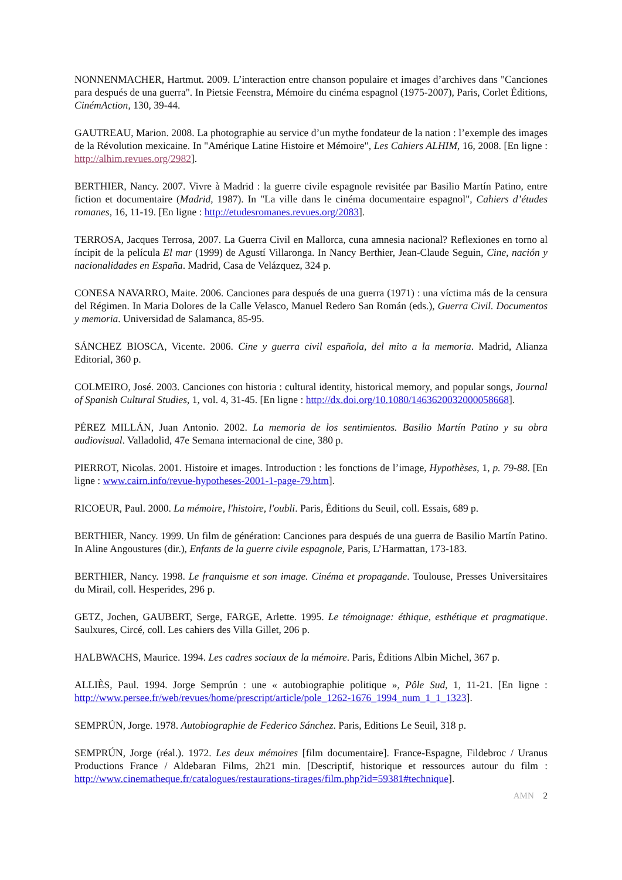NONNENMACHER, Hartmut. 2009. L’interaction entre chanson populaire et images d’archives dans "Canciones para después de una guerra". In Pietsie Feenstra, Mémoire du cinéma espagnol (1975-2007), Paris, Corlet Éditions, CinémAction, 130, 39-44.
GAUTREAU, Marion. 2008. La photographie au service d’un mythe fondateur de la nation : l’exemple des images de la Révolution mexicaine. In "Amérique Latine Histoire et Mémoire", Les Cahiers ALHIM, 16, 2008. [En ligne : http://alhim.revues.org/2982].
BERTHIER, Nancy. 2007. Vivre à Madrid : la guerre civile espagnole revisitée par Basilio Martín Patino, entre fiction et documentaire (Madrid, 1987). In "La ville dans le cinéma documentaire espagnol", Cahiers d’études romanes, 16, 11-19. [En ligne : http://etudesromanes.revues.org/2083].
TERROSA, Jacques Terrosa, 2007. La Guerra Civil en Mallorca, cuna amnesia nacional? Reflexiones en torno al íncipit de la película El mar (1999) de Agustí Villaronga. In Nancy Berthier, Jean-Claude Seguin, Cine, nación y nacionalidades en España. Madrid, Casa de Velázquez, 324 p.
CONESA NAVARRO, Maite. 2006. Canciones para después de una guerra (1971) : una víctima más de la censura del Régimen. In Maria Dolores de la Calle Velasco, Manuel Redero San Román (eds.), Guerra Civil. Documentos y memoria. Universidad de Salamanca, 85-95.
SÁNCHEZ BIOSCA, Vicente. 2006. Cine y guerra civil española, del mito a la memoria. Madrid, Alianza Editorial, 360 p.
COLMEIRO, José. 2003. Canciones con historia : cultural identity, historical memory, and popular songs, Journal of Spanish Cultural Studies, 1, vol. 4, 31-45. [En ligne : http://dx.doi.org/10.1080/1463620032000058668].
PÉREZ MILLÁN, Juan Antonio. 2002. La memoria de los sentimientos. Basilio Martín Patino y su obra audiovisual. Valladolid, 47e Semana internacional de cine, 380 p.
PIERROT, Nicolas. 2001. Histoire et images. Introduction : les fonctions de l’image, Hypothèses, 1, p. 79-88. [En ligne : www.cairn.info/revue-hypotheses-2001-1-page-79.htm].
RICOEUR, Paul. 2000. La mémoire, l'histoire, l'oubli. Paris, Éditions du Seuil, coll. Essais, 689 p.
BERTHIER, Nancy. 1999. Un film de génération: Canciones para después de una guerra de Basilio Martín Patino. In Aline Angoustures (dir.), Enfants de la guerre civile espagnole, Paris, L’Harmattan, 173-183.
BERTHIER, Nancy. 1998. Le franquisme et son image. Cinéma et propagande. Toulouse, Presses Universitaires du Mirail, coll. Hesperides, 296 p.
GETZ, Jochen, GAUBERT, Serge, FARGE, Arlette. 1995. Le témoignage: éthique, esthétique et pragmatique. Saulxures, Circé, coll. Les cahiers des Villa Gillet, 206 p.
HALBWACHS, Maurice. 1994. Les cadres sociaux de la mémoire. Paris, Éditions Albin Michel, 367 p.
ALLIÈS, Paul. 1994. Jorge Semprún : une « autobiographie politique », Pôle Sud, 1, 11-21. [En ligne : http://www.persee.fr/web/revues/home/prescript/article/pole_1262-1676_1994_num_1_1_1323].
SEMPRÚN, Jorge. 1978. Autobiographie de Federico Sánchez. Paris, Editions Le Seuil, 318 p.
SEMPRÚN, Jorge (réal.). 1972. Les deux mémoires [film documentaire]. France-Espagne, Fildebroc / Uranus Productions France / Aldebaran Films, 2h21 min. [Descriptif, historique et ressources autour du film : http://www.cinematheque.fr/catalogues/restaurations-tirages/film.php?id=59381#technique].
AMN 2